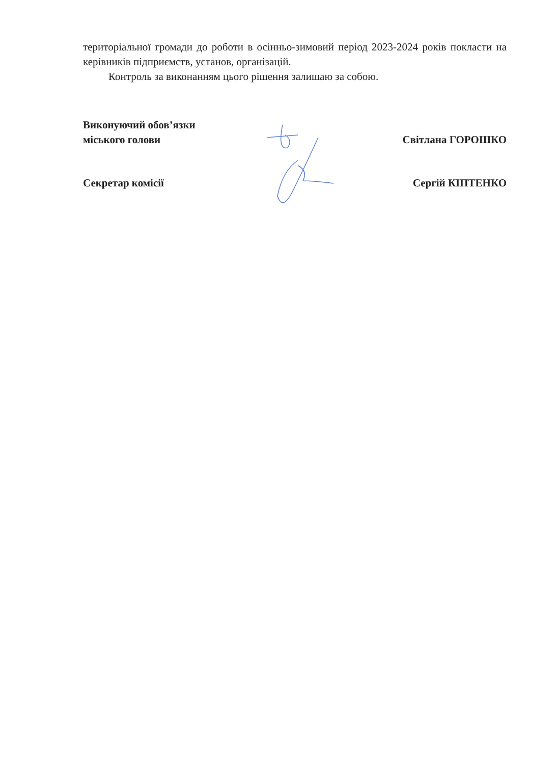територіальної громади до роботи в осінньо-зимовий період 2023-2024 років покласти на керівників підприємств, установ, організацій.
Контроль за виконанням цього рішення залишаю за собою.
Виконуючий обов’язки
міського голови
Світлана ГОРОШКО
Секретар комісії Сергій КІПТЕНКО